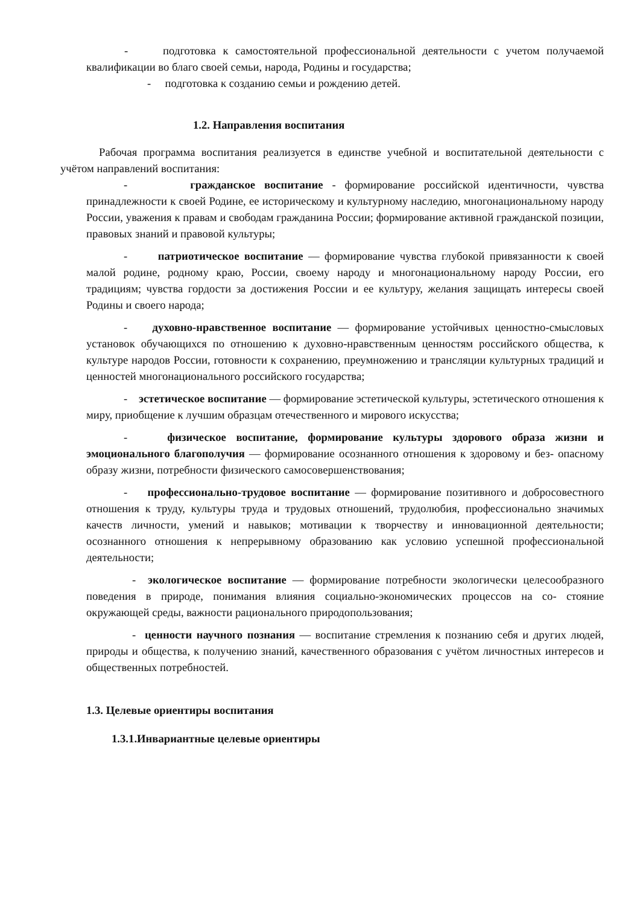- подготовка к самостоятельной профессиональной деятельности с учетом получаемой квалификации во благо своей семьи, народа, Родины и государства;
- подготовка к созданию семьи и рождению детей.
1.2. Направления воспитания
Рабочая программа воспитания реализуется в единстве учебной и воспитательной деятельности с учётом направлений воспитания:
- гражданское воспитание - формирование российской идентичности, чувства принадлежности к своей Родине, ее историческому и культурному наследию, многонациональному народу России, уважения к правам и свободам гражданина России; формирование активной гражданской позиции, правовых знаний и правовой культуры;
- патриотическое воспитание — формирование чувства глубокой привязанности к своей малой родине, родному краю, России, своему народу и многонациональному народу России, его традициям; чувства гордости за достижения России и ее культуру, желания защищать интересы своей Родины и своего народа;
- духовно-нравственное воспитание — формирование устойчивых ценностно-смысловых установок обучающихся по отношению к духовно-нравственным ценностям российского общества, к культуре народов России, готовности к сохранению, преумножению и трансляции культурных традиций и ценностей многонационального российского государства;
- эстетическое воспитание — формирование эстетической культуры, эстетического отношения к миру, приобщение к лучшим образцам отечественного и мирового искусства;
- физическое воспитание, формирование культуры здорового образа жизни и эмоционального благополучия — формирование осознанного отношения к здоровому и без- опасному образу жизни, потребности физического самосовершенствования;
- профессионально-трудовое воспитание — формирование позитивного и добросовестного отношения к труду, культуры труда и трудовых отношений, трудолюбия, профессионально значимых качеств личности, умений и навыков; мотивации к творчеству и инновационной деятельности; осознанного отношения к непрерывному образованию как условию успешной профессиональной деятельности;
- экологическое воспитание — формирование потребности экологически целесообразного поведения в природе, понимания влияния социально-экономических процессов на со- стояние окружающей среды, важности рационального природопользования;
- ценности научного познания — воспитание стремления к познанию себя и других людей, природы и общества, к получению знаний, качественного образования с учётом личностных интересов и общественных потребностей.
1.3. Целевые ориентиры воспитания
1.3.1.Инвариантные целевые ориентиры